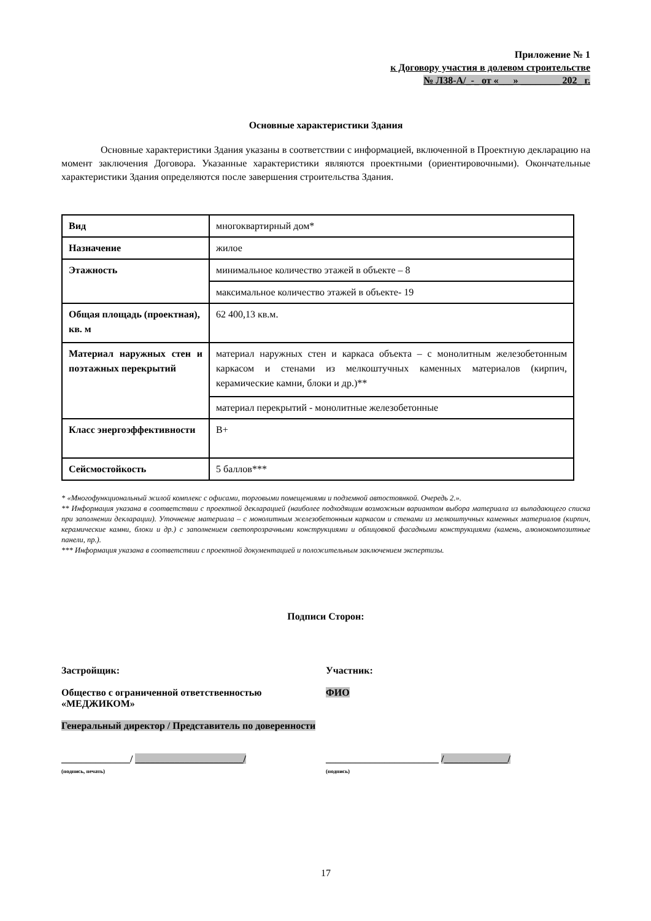Приложение № 1
к Договору участия в долевом строительстве
№ Л38-А/_-_ от «___» ________ 202_ г.
Основные характеристики Здания
Основные характеристики Здания указаны в соответствии с информацией, включенной в Проектную декларацию на момент заключения Договора. Указанные характеристики являются проектными (ориентировочными). Окончательные характеристики Здания определяются после завершения строительства Здания.
| Вид | многоквартирный дом* |
| Назначение | жилое |
| Этажность | минимальное количество этажей в объекте – 8 |
| | максимальное количество этажей в объекте- 19 |
| Общая площадь (проектная), кв. м | 62 400,13 кв.м. |
| Материал наружных стен и поэтажных перекрытий | материал наружных стен и каркаса объекта – с монолитным железобетонным каркасом и стенами из мелкоштучных каменных материалов (кирпич, керамические камни, блоки и др.)** |
| | материал перекрытий - монолитные железобетонные |
| Класс энергоэффективности | B+ |
| Сейсмостойкость | 5 баллов*** |
* «Многофункциональный жилой комплекс с офисами, торговыми помещениями и подземной автостоянкой. Очередь 2.».
** Информация указана в соответствии с проектной декларацией (наиболее подходящим возможным вариантом выбора материала из выпадающего списка при заполнении декларации). Уточнение материала – с монолитным железобетонным каркасом и стенами из мелкоштучных каменных материалов (кирпич, керамические камни, блоки и др.) с заполнением светопрозрачными конструкциями и облицовкой фасадными конструкциями (камень, алюмокомпозитные панели, пр.).
*** Информация указана в соответствии с проектной документацией и положительным заключением экспертизы.
Подписи Сторон:
Застройщик:
Общество с ограниченной ответственностью «МЕДЖИКОМ»
Генеральный директор / Представитель по доверенности
______________/ ______________________/
(подпись, печать)
Участник:
ФИО
_______________________ /_____________/
(подпись)
17